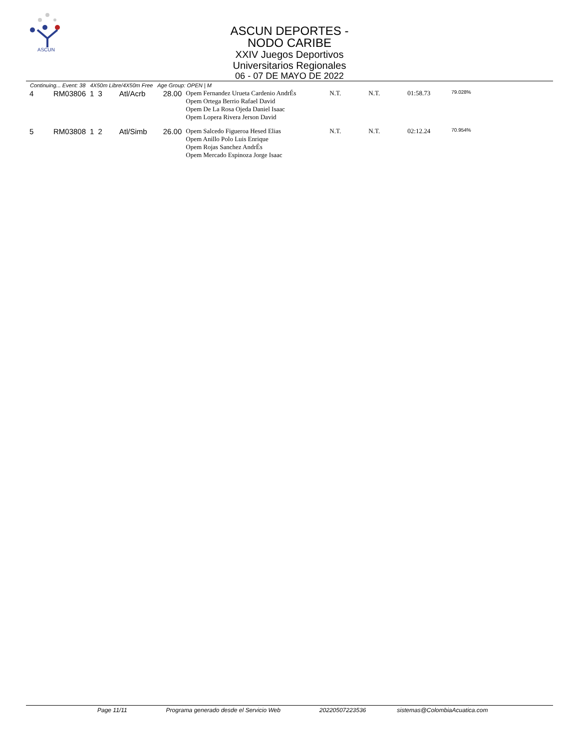ASCUN
ASCUN DEPORTES - NODO CARIBE
XXIV Juegos Deportivos Universitarios Regionales
06 - 07 DE MAYO DE 2022
Continuing... Event: 38 4X50m Libre/4X50m Free Age Group: OPEN | M
| 4 | RM03806 | 1 | 3 | Atl/Acrb | 28.00 | Opem Fernandez Urueta Cardenio AndrÉs Opem Ortega Berrio Rafael David Opem De La Rosa Ojeda Daniel Isaac Opem Lopera Rivera Jerson David | N.T. | N.T. | 01:58.73 | 79.028% |
| 5 | RM03808 | 1 | 2 | Atl/Simb | 26.00 | Opem Salcedo Figueroa Hesed Elias Opem Anillo Polo Luis Enrique Opem Rojas Sanchez AndrÉs Opem Mercado Espinoza Jorge Isaac | N.T. | N.T. | 02:12.24 | 70.954% |
Page 11/11 Programa generado desde el Servicio Web 20220507223536 sistemas@ColombiaAcuatica.com